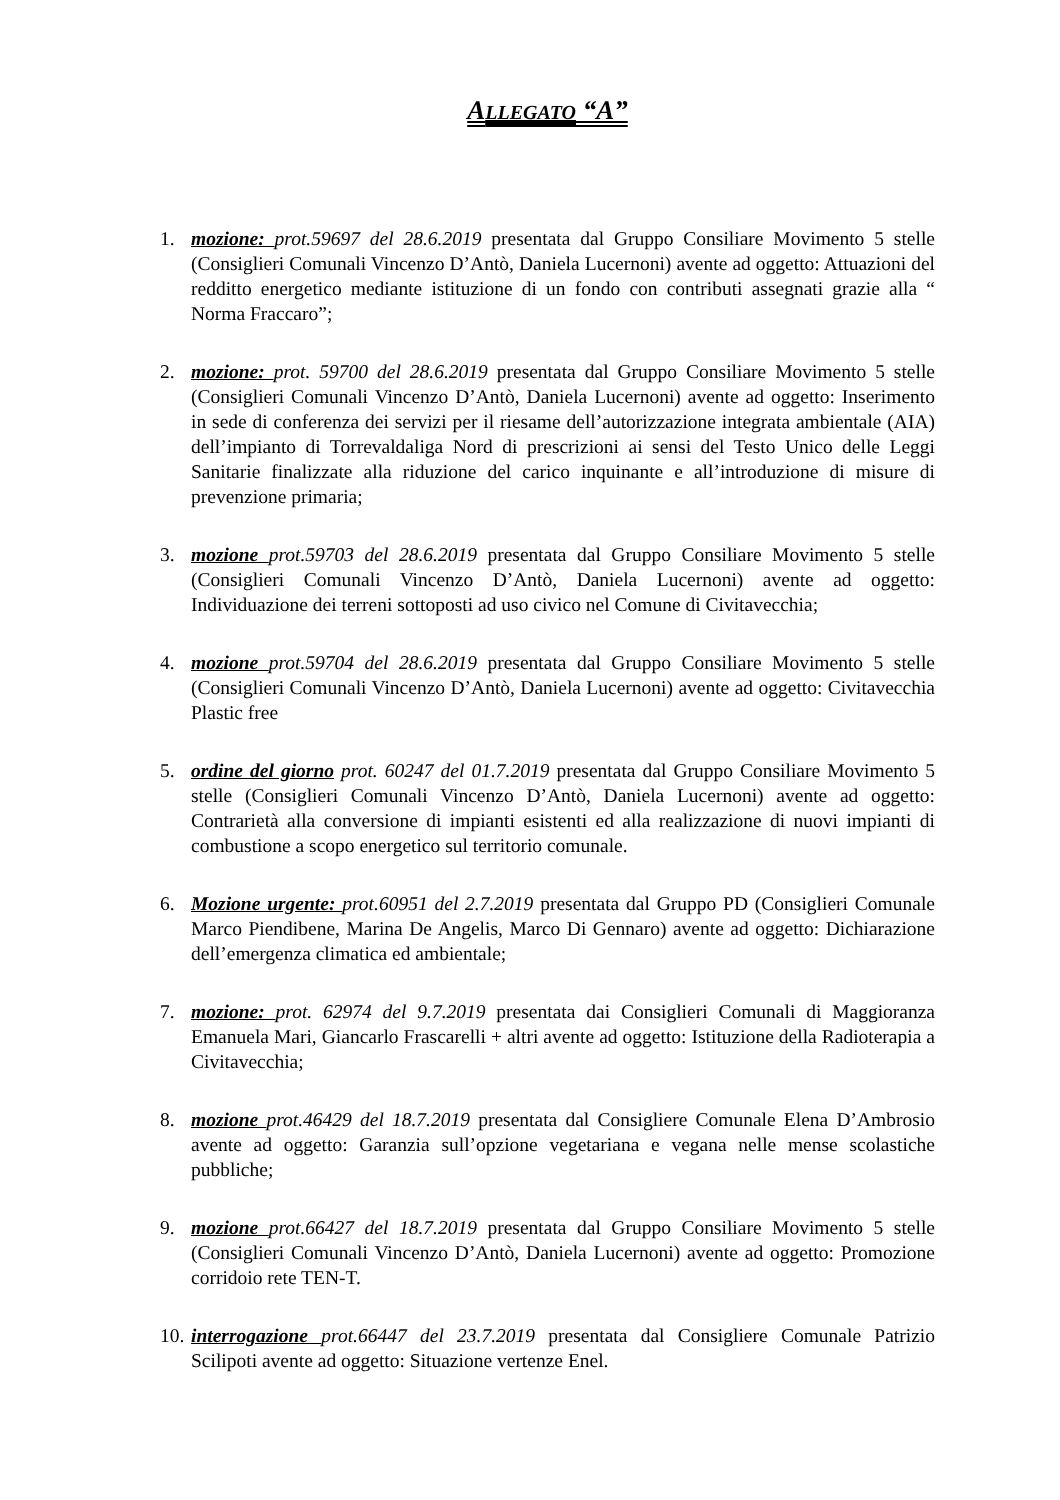ALLEGATO “A”
1. mozione: prot.59697 del 28.6.2019 presentata dal Gruppo Consiliare Movimento 5 stelle (Consiglieri Comunali Vincenzo D’Antò, Daniela Lucernoni) avente ad oggetto: Attuazioni del redditto energetico mediante istituzione di un fondo con contributi assegnati grazie alla “ Norma Fraccaro”;
2. mozione: prot. 59700 del 28.6.2019 presentata dal Gruppo Consiliare Movimento 5 stelle (Consiglieri Comunali Vincenzo D’Antò, Daniela Lucernoni) avente ad oggetto: Inserimento in sede di conferenza dei servizi per il riesame dell’autorizzazione integrata ambientale (AIA) dell’impianto di Torrevaldaliga Nord di prescrizioni ai sensi del Testo Unico delle Leggi Sanitarie finalizzate alla riduzione del carico inquinante e all’introduzione di misure di prevenzione primaria;
3. mozione prot.59703 del 28.6.2019 presentata dal Gruppo Consiliare Movimento 5 stelle (Consiglieri Comunali Vincenzo D’Antò, Daniela Lucernoni) avente ad oggetto: Individuazione dei terreni sottoposti ad uso civico nel Comune di Civitavecchia;
4. mozione prot.59704 del 28.6.2019 presentata dal Gruppo Consiliare Movimento 5 stelle (Consiglieri Comunali Vincenzo D’Antò, Daniela Lucernoni) avente ad oggetto: Civitavecchia Plastic free
5. ordine del giorno prot. 60247 del 01.7.2019 presentata dal Gruppo Consiliare Movimento 5 stelle (Consiglieri Comunali Vincenzo D’Antò, Daniela Lucernoni) avente ad oggetto: Contrarietà alla conversione di impianti esistenti ed alla realizzazione di nuovi impianti di combustione a scopo energetico sul territorio comunale.
6. Mozione urgente: prot.60951 del 2.7.2019 presentata dal Gruppo PD (Consiglieri Comunale Marco Piendibene, Marina De Angelis, Marco Di Gennaro) avente ad oggetto: Dichiarazione dell’emergenza climatica ed ambientale;
7. mozione: prot. 62974 del 9.7.2019 presentata dai Consiglieri Comunali di Maggioranza Emanuela Mari, Giancarlo Frascarelli + altri avente ad oggetto: Istituzione della Radioterapia a Civitavecchia;
8. mozione prot.46429 del 18.7.2019 presentata dal Consigliere Comunale Elena D’Ambrosio avente ad oggetto: Garanzia sull’opzione vegetariana e vegana nelle mense scolastiche pubbliche;
9. mozione prot.66427 del 18.7.2019 presentata dal Gruppo Consiliare Movimento 5 stelle (Consiglieri Comunali Vincenzo D’Antò, Daniela Lucernoni) avente ad oggetto: Promozione corridoio rete TEN-T.
10.
interrogazione prot.66447 del 23.7.2019 presentata dal Consigliere Comunale Patrizio Scilipoti avente ad oggetto: Situazione vertenze Enel.